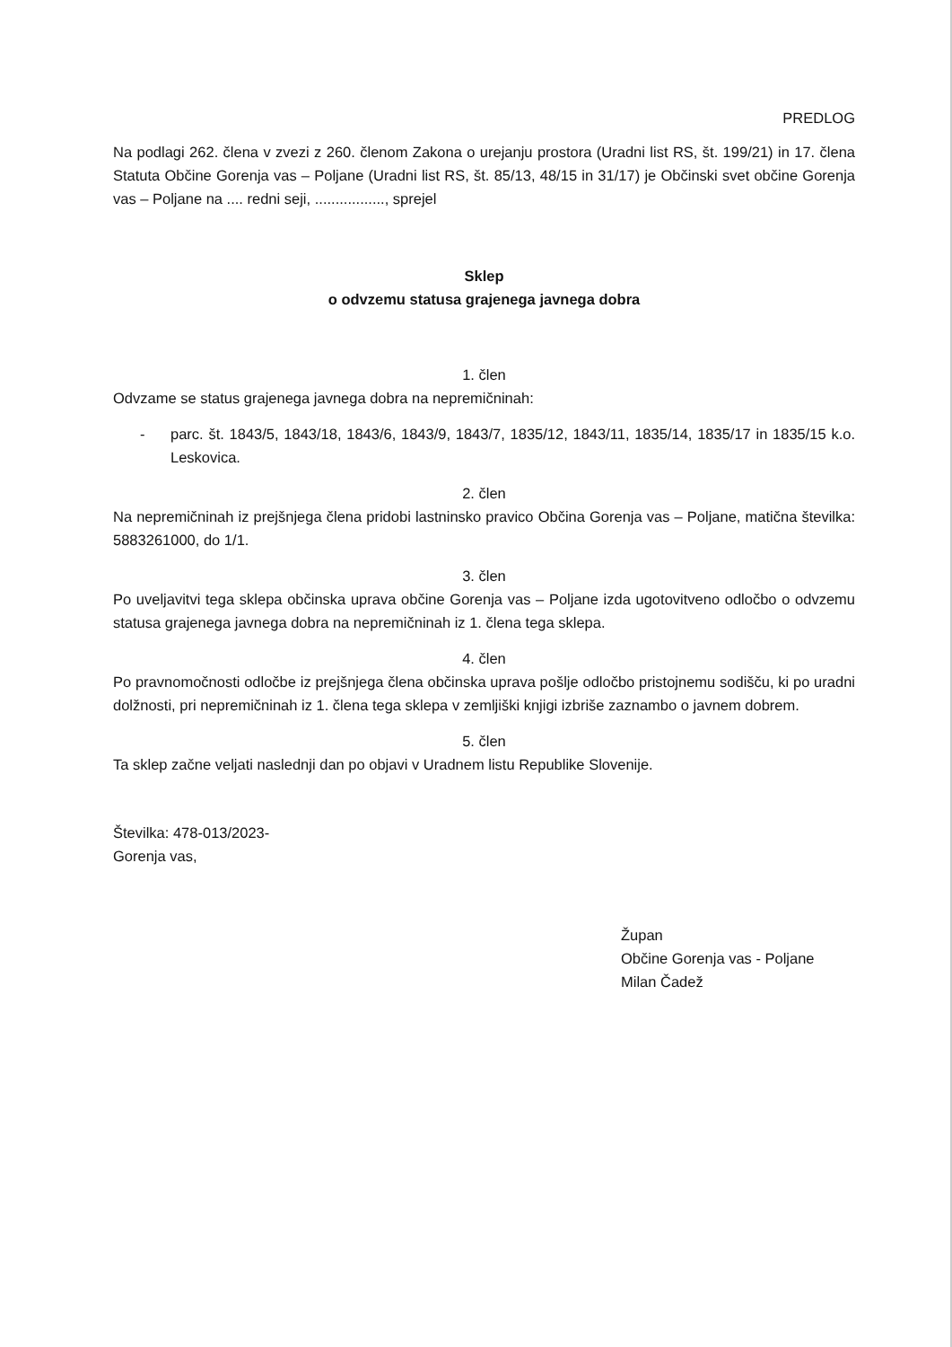PREDLOG
Na podlagi 262. člena v zvezi z 260. členom Zakona o urejanju prostora (Uradni list RS, št. 199/21) in 17. člena Statuta Občine Gorenja vas – Poljane (Uradni list RS, št. 85/13, 48/15 in 31/17) je Občinski svet občine Gorenja vas – Poljane na .... redni seji, ................., sprejel
Sklep
o odvzemu statusa grajenega javnega dobra
1. člen
Odvzame se status grajenega javnega dobra na nepremičninah:
- parc. št. 1843/5, 1843/18, 1843/6, 1843/9, 1843/7, 1835/12, 1843/11, 1835/14, 1835/17 in 1835/15 k.o. Leskovica.
2. člen
Na nepremičninah iz prejšnjega člena pridobi lastninsko pravico Občina Gorenja vas – Poljane, matična številka: 5883261000, do 1/1.
3. člen
Po uveljavitvi tega sklepa občinska uprava občine Gorenja vas – Poljane izda ugotovitveno odločbo o odvzemu statusa grajenega javnega dobra na nepremičninah iz 1. člena tega sklepa.
4. člen
Po pravnomočnosti odločbe iz prejšnjega člena občinska uprava pošlje odločbo pristojnemu sodišču, ki po uradni dolžnosti, pri nepremičninah iz 1. člena tega sklepa v zemljiški knjigi izbriše zaznambo o javnem dobrem.
5. člen
Ta sklep začne veljati naslednji dan po objavi v Uradnem listu Republike Slovenije.
Številka: 478-013/2023-
Gorenja vas,
Župan
Občine Gorenja vas - Poljane
Milan Čadež